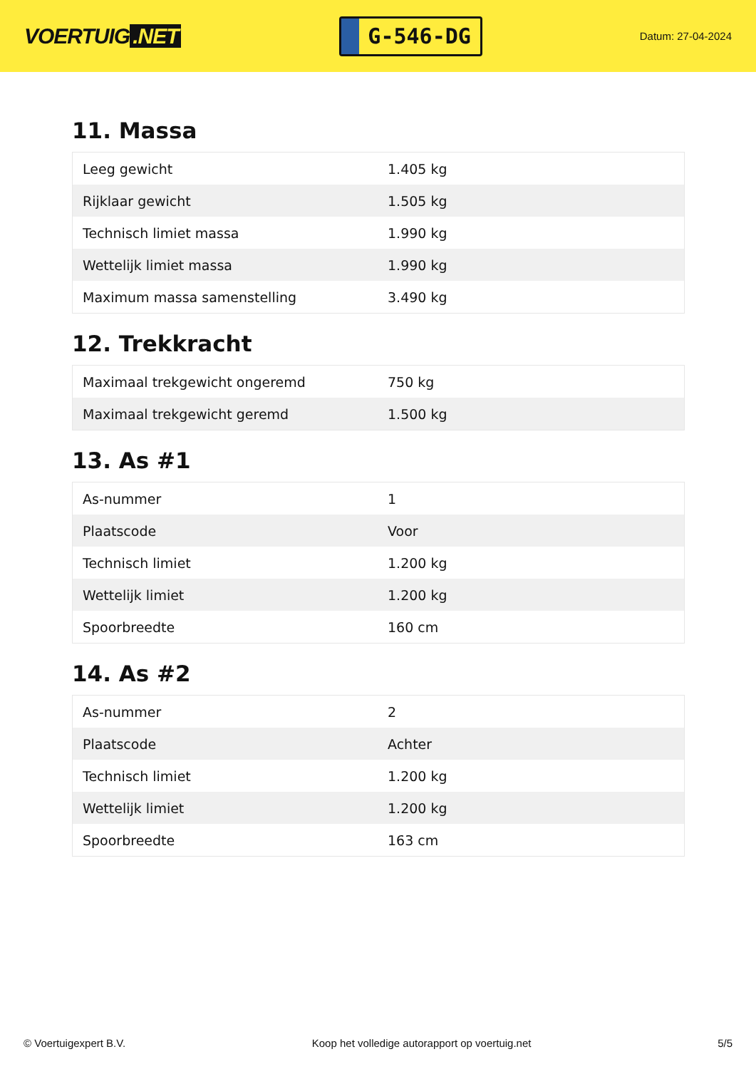VOERTUIG.NET
G-546-DG
Datum: 27-04-2024
11. Massa
| Leeg gewicht | 1.405 kg |
| Rijklaar gewicht | 1.505 kg |
| Technisch limiet massa | 1.990 kg |
| Wettelijk limiet massa | 1.990 kg |
| Maximum massa samenstelling | 3.490 kg |
12. Trekkracht
| Maximaal trekgewicht ongeremd | 750 kg |
| Maximaal trekgewicht geremd | 1.500 kg |
13. As #1
| As-nummer | 1 |
| Plaatscode | Voor |
| Technisch limiet | 1.200 kg |
| Wettelijk limiet | 1.200 kg |
| Spoorbreedte | 160 cm |
14. As #2
| As-nummer | 2 |
| Plaatscode | Achter |
| Technisch limiet | 1.200 kg |
| Wettelijk limiet | 1.200 kg |
| Spoorbreedte | 163 cm |
© Voertuigexpert B.V. Koop het volledige autorapport op voertuig.net 5/5